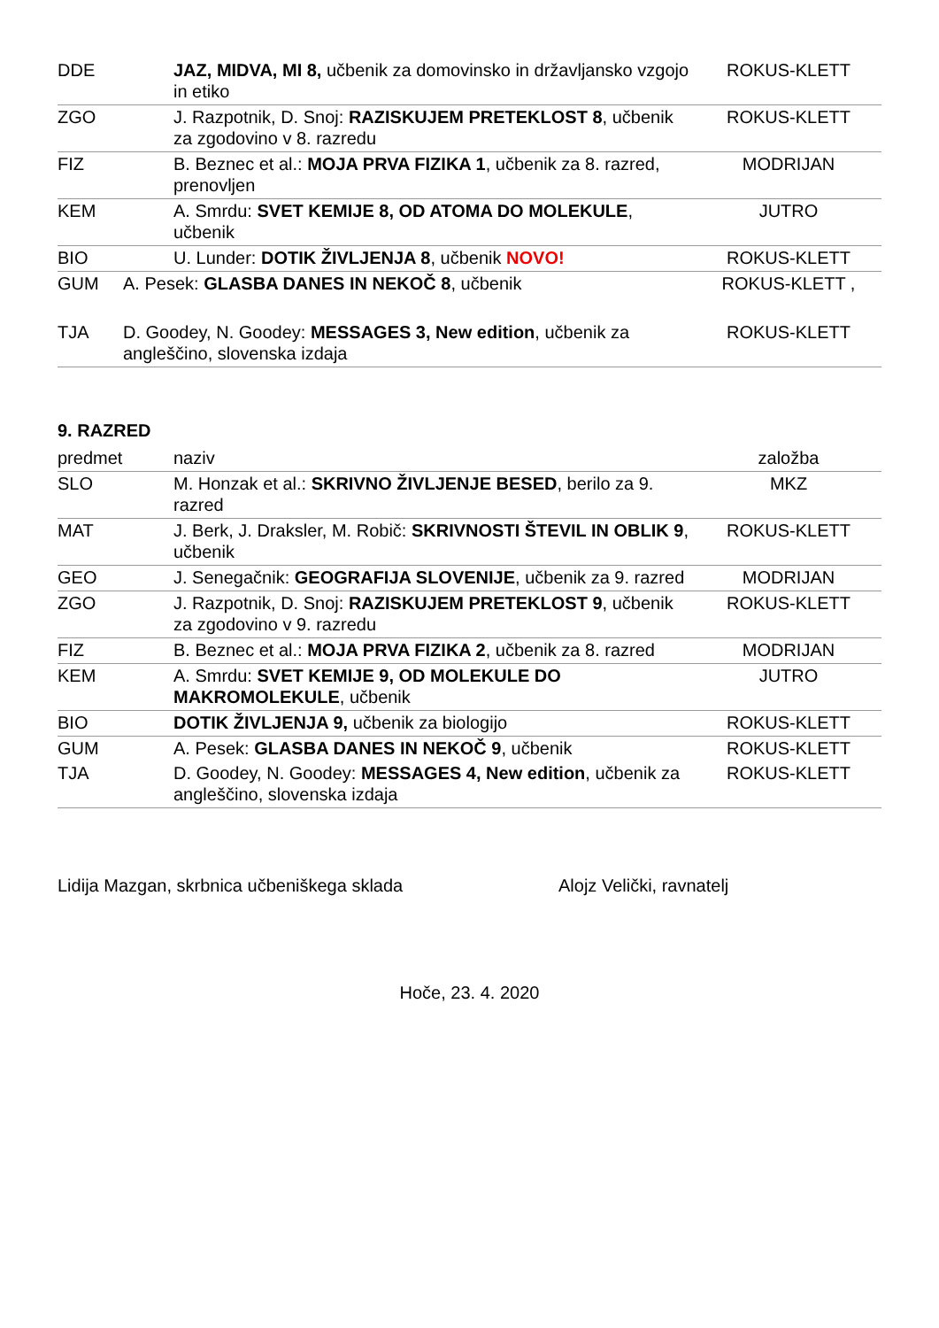| DDE | JAZ, MIDVA, MI 8, učbenik za domovinsko in državljansko vzgojo in etiko | ROKUS-KLETT |
| ZGO | J. Razpotnik, D. Snoj: RAZISKUJEM PRETEKLOST 8 , učbenik za zgodovino v 8. razredu | ROKUS-KLETT |
| FIZ | B. Beznec et al.: MOJA PRVA FIZIKA 1 , učbenik za 8. razred, prenovljen | MODRIJAN |
| KEM | A. Smrdu: SVET KEMIJE 8, OD ATOMA DO MOLEKULE , učbenik | JUTRO |
| BIO | U. Lunder: DOTIK ŽIVLJENJA 8 , učbenik NOVO! | ROKUS-KLETT |
| GUM | A. Pesek: GLASBA DANES IN NEKOČ 8 , učbenik | ROKUS-KLETT , |
| TJA | D. Goodey, N. Goodey: MESSAGES 3, New edition , učbenik za angleščino, slovenska izdaja | ROKUS-KLETT |
9. RAZRED
| predmet | naziv | založba |
| SLO | M. Honzak et al.: SKRIVNO ŽIVLJENJE BESED , berilo za 9. razred | MKZ |
| MAT | J. Berk, J. Draksler, M. Robič: SKRIVNOSTI ŠTEVIL IN OBLIK 9 , učbenik | ROKUS-KLETT |
| GEO | J. Senegačnik: GEOGRAFIJA SLOVENIJE , učbenik za 9. razred | MODRIJAN |
| ZGO | J. Razpotnik, D. Snoj: RAZISKUJEM PRETEKLOST 9 , učbenik za zgodovino v 9. razredu | ROKUS-KLETT |
| FIZ | B. Beznec et al.: MOJA PRVA FIZIKA 2 , učbenik za 8. razred | MODRIJAN |
| KEM | A. Smrdu: SVET KEMIJE 9, OD MOLEKULE DO MAKROMOLEKULE , učbenik | JUTRO |
| BIO | DOTIK ŽIVLJENJA 9, učbenik za biologijo | ROKUS-KLETT |
| GUM | A. Pesek: GLASBA DANES IN NEKOČ 9 , učbenik | ROKUS-KLETT |
| TJA | D. Goodey, N. Goodey: MESSAGES 4, New edition , učbenik za angleščino, slovenska izdaja | ROKUS-KLETT |
Lidija Mazgan, skrbnica učbeniškega sklada Alojz Velički, ravnatelj
Hoče, 23. 4. 2020